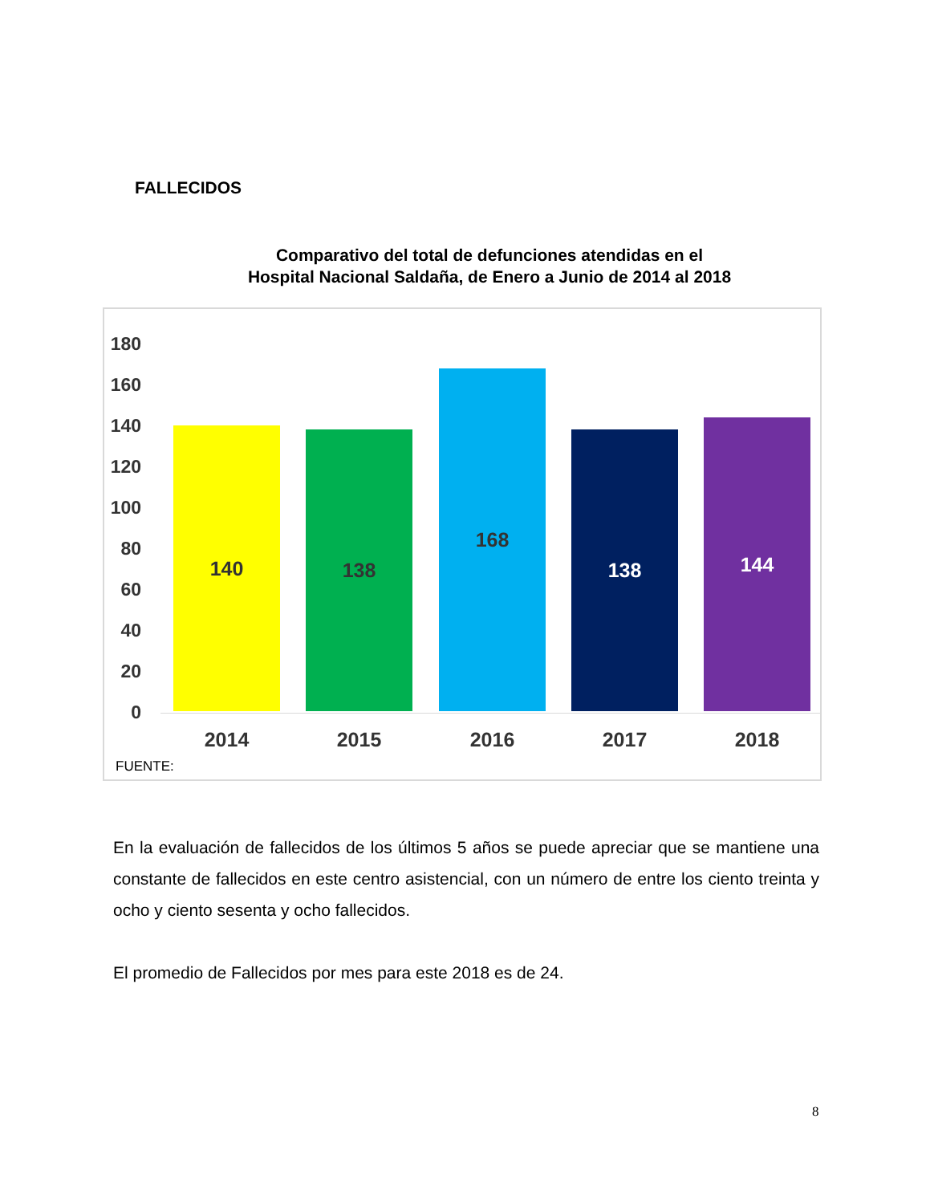FALLECIDOS
Comparativo del total de defunciones atendidas en el
Hospital Nacional Saldaña, de Enero a Junio de 2014 al 2018
180
160
140
120
100
80
60
40
20
0 140 138 168 138 144
2014 2015 2016 2017 2018
FUENTE:
En la evaluación de fallecidos de los últimos 5 años se puede apreciar que se mantiene una constante de fallecidos en este centro asistencial, con un número de entre los ciento treinta y ocho y ciento sesenta y ocho fallecidos.
El promedio de Fallecidos por mes para este 2018 es de 24.
8